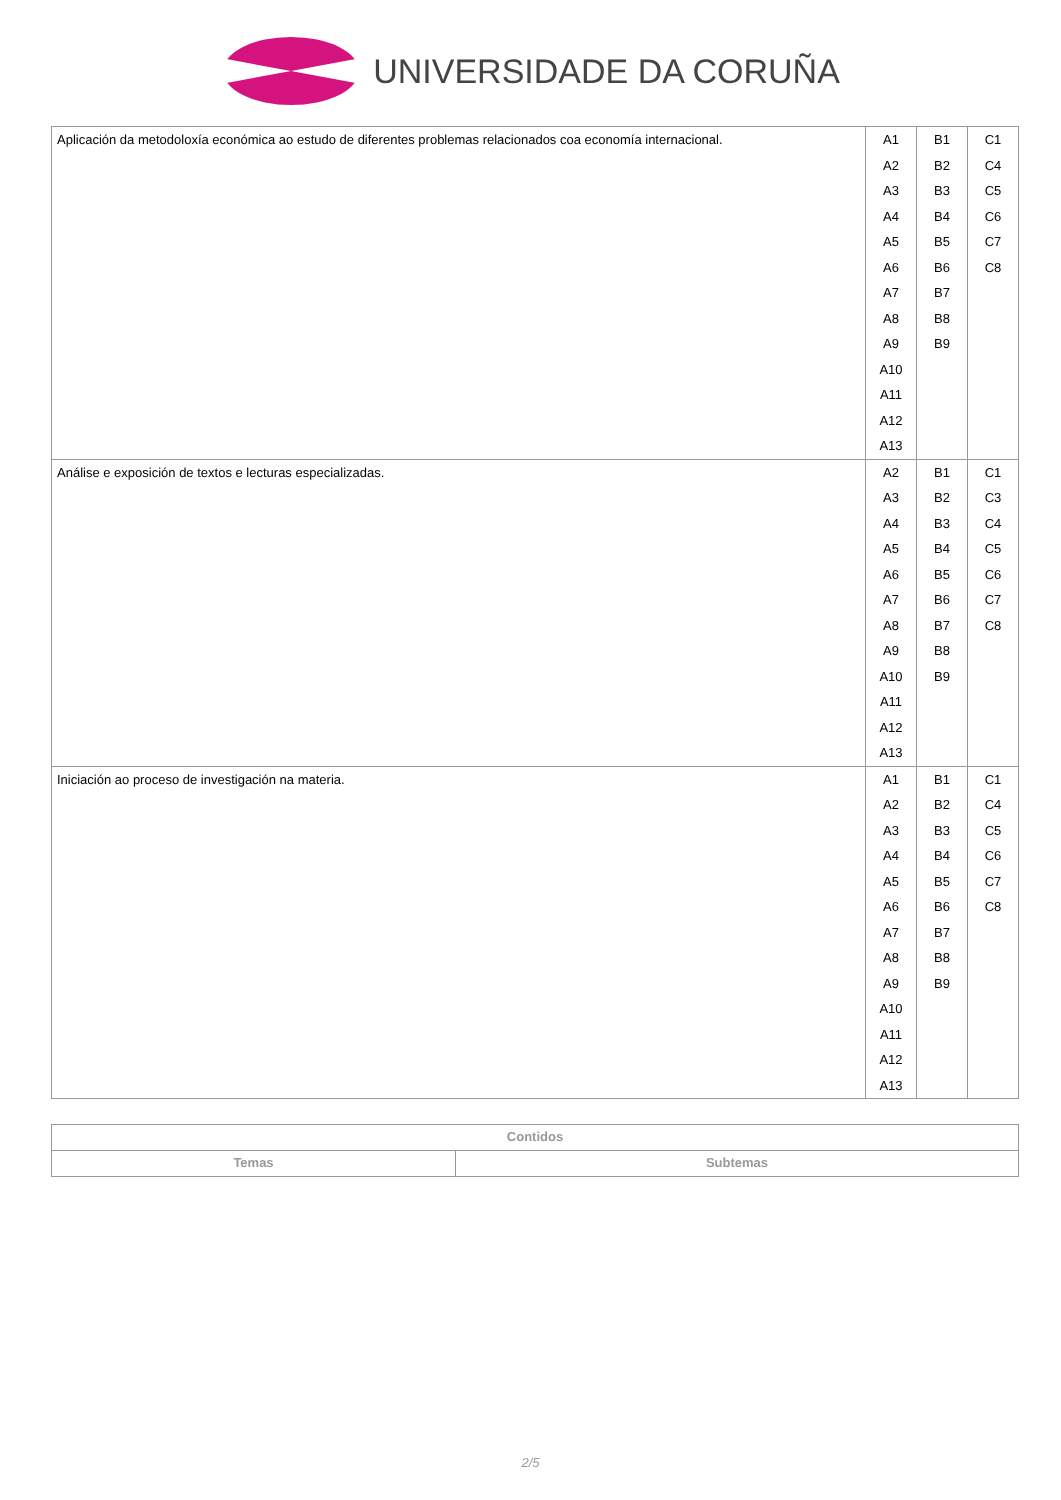UNIVERSIDADE DA CORUÑA
| Aplicación da metodoloxía económica ao estudo de diferentes problemas relacionados coa economía internacional. | A1 A2 A3 A4 A5 A6 A7 A8 A9 A10 A11 A12 A13 | B1 B2 B3 B4 B5 B6 B7 B8 B9 | C1 C4 C5 C6 C7 C8 |
| Análise e exposición de textos e lecturas especializadas. | A2 A3 A4 A5 A6 A7 A8 A9 A10 A11 A12 A13 | B1 B2 B3 B4 B5 B6 B7 B8 B9 | C1 C3 C4 C5 C6 C7 C8 |
| Iniciación ao proceso de investigación na materia. | A1 A2 A3 A4 A5 A6 A7 A8 A9 A10 A11 A12 A13 | B1 B2 B3 B4 B5 B6 B7 B8 B9 | C1 C4 C5 C6 C7 C8 |
| Contidos | |
| --- | --- |
| Temas | Subtemas |
2/5